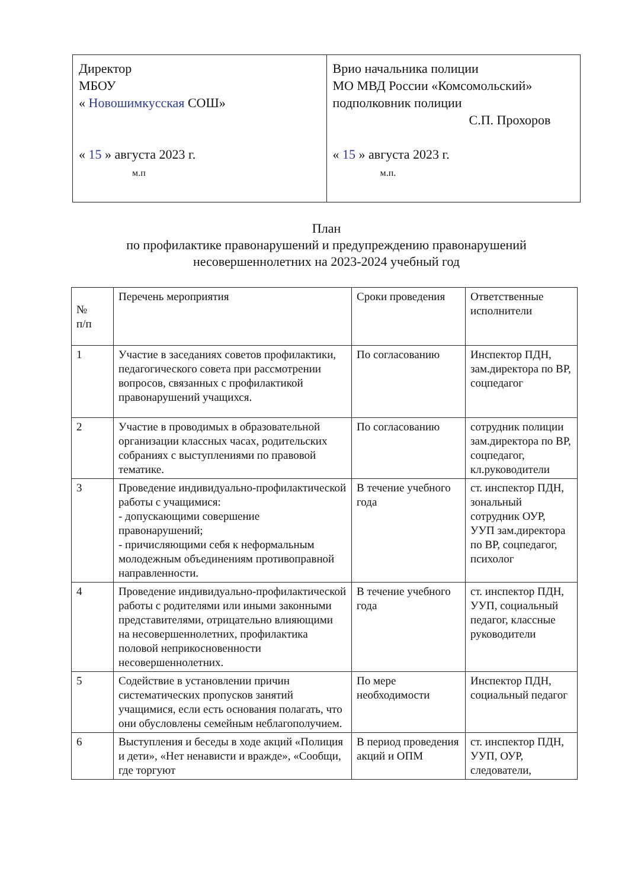| Директор МБОУ « Новошимкусская СОШ» « 15 » августа 2023 г. м.п | Врио начальника полиции МО МВД России «Комсомольский» подполковник полиции С.П. Прохоров « 15 » августа 2023 г. м.п. |
План
по профилактике правонарушений и предупреждению правонарушений
несовершеннолетних на 2023-2024 учебный год
| № п/п | Перечень мероприятия | Сроки проведения | Ответственные исполнители |
| --- | --- | --- | --- |
| 1 | Участие в заседаниях советов профилактики, педагогического совета при рассмотрении вопросов, связанных с профилактикой правонарушений учащихся. | По согласованию | Инспектор ПДН, зам.директора по ВР, соцпедагог |
| 2 | Участие в проводимых в образовательной организации классных часах, родительских собраниях с выступлениями по правовой тематике. | По согласованию | сотрудник полиции зам.директора по ВР, соцпедагог, кл.руководители |
| 3 | Проведение индивидуально-профилактической работы с учащимися: - допускающими совершение правонарушений; - причисляющими себя к неформальным молодежным объединениям противоправной направленности. | В течение учебного года | ст. инспектор ПДН, зональный сотрудник ОУР, УУП зам.директора по ВР, соцпедагог, психолог |
| 4 | Проведение индивидуально-профилактической работы с родителями или иными законными представителями, отрицательно влияющими на несовершеннолетних, профилактика половой неприкосновенности несовершеннолетних. | В течение учебного года | ст. инспектор ПДН, УУП, социальный педагог, классные руководители |
| 5 | Содействие в установлении причин систематических пропусков занятий учащимися, если есть основания полагать, что они обусловлены семейным неблагополучием. | По мере необходимости | Инспектор ПДН, социальный педагог |
| 6 | Выступления и беседы в ходе акций «Полиция и дети», «Нет ненависти и вражде», «Сообщи, где торгуют | В период проведения акций и ОПМ | ст. инспектор ПДН, УУП, ОУР, следователи, |